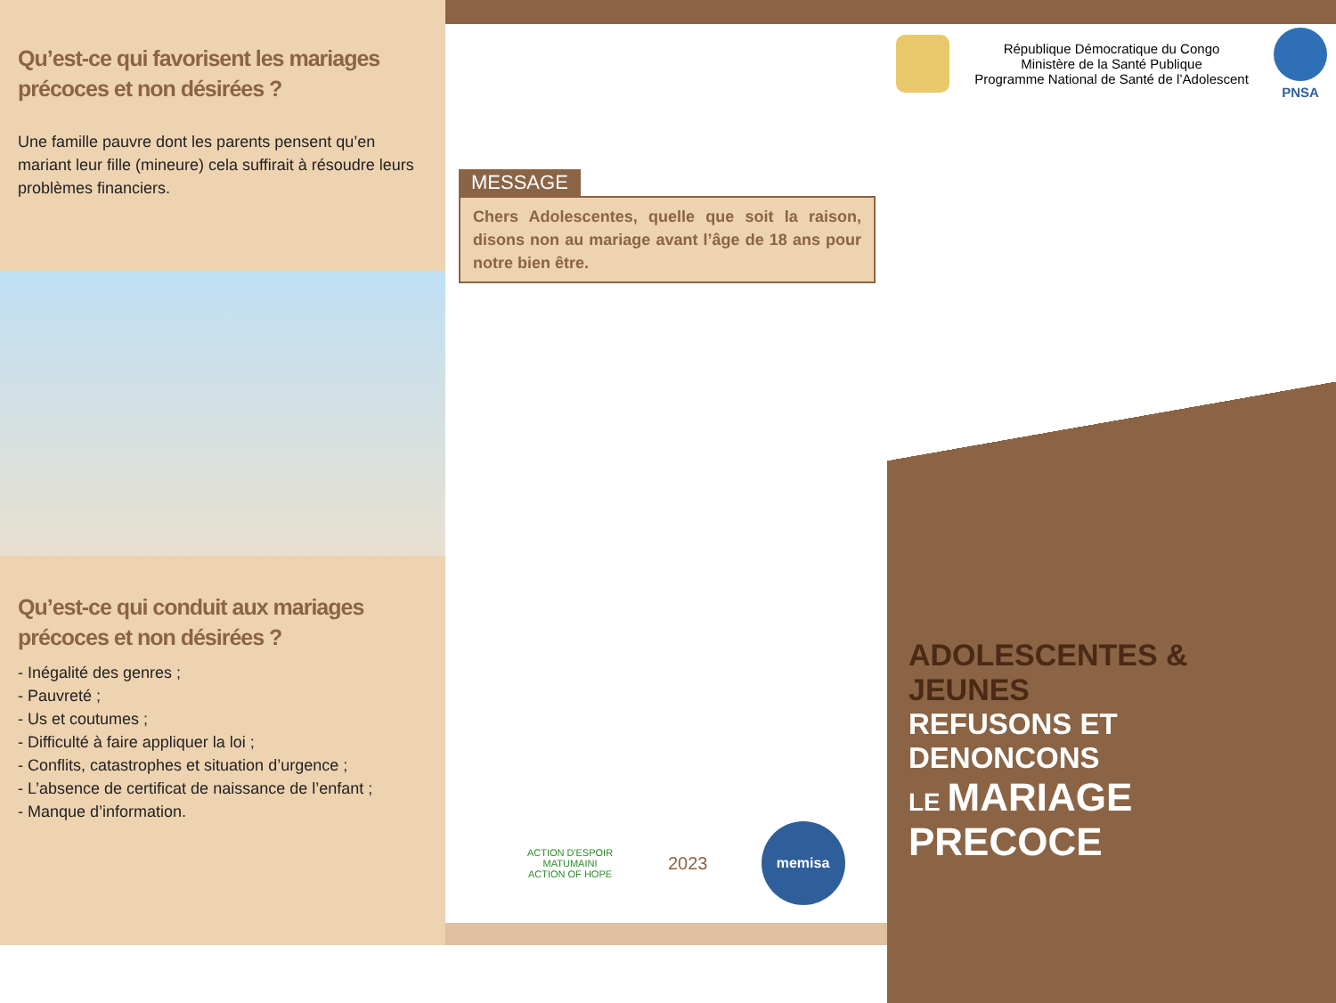Qu’est-ce qui favorisent les mariages précoces et non désirées ?
Une famille pauvre dont les parents pensent qu’en mariant leur fille (mineure) cela suffirait à résoudre leurs problèmes financiers.
Qu’est-ce qui conduit aux mariages précoces et non désirées ?
- Inégalité des genres ;
- Pauvreté ;
- Us et coutumes ;
- Difficulté à faire appliquer la loi ;
- Conflits, catastrophes et situation d’urgence ;
- L’absence de certificat de naissance de l’enfant ;
- Manque d’information.
MESSAGE
Chers Adolescentes, quelle que soit la raison, disons non au mariage avant l’âge de 18 ans pour notre bien être.
ACTION D'ESPOIR
MATUMAINI
ACTION OF HOPE
2023
memisa
République Démocratique du Congo
Ministère de la Santé Publique
Programme National de Santé de l’Adolescent
PNSA
ADOLESCENTES & JEUNES
REFUSONS ET DENONCONS
LE MARIAGE PRECOCE